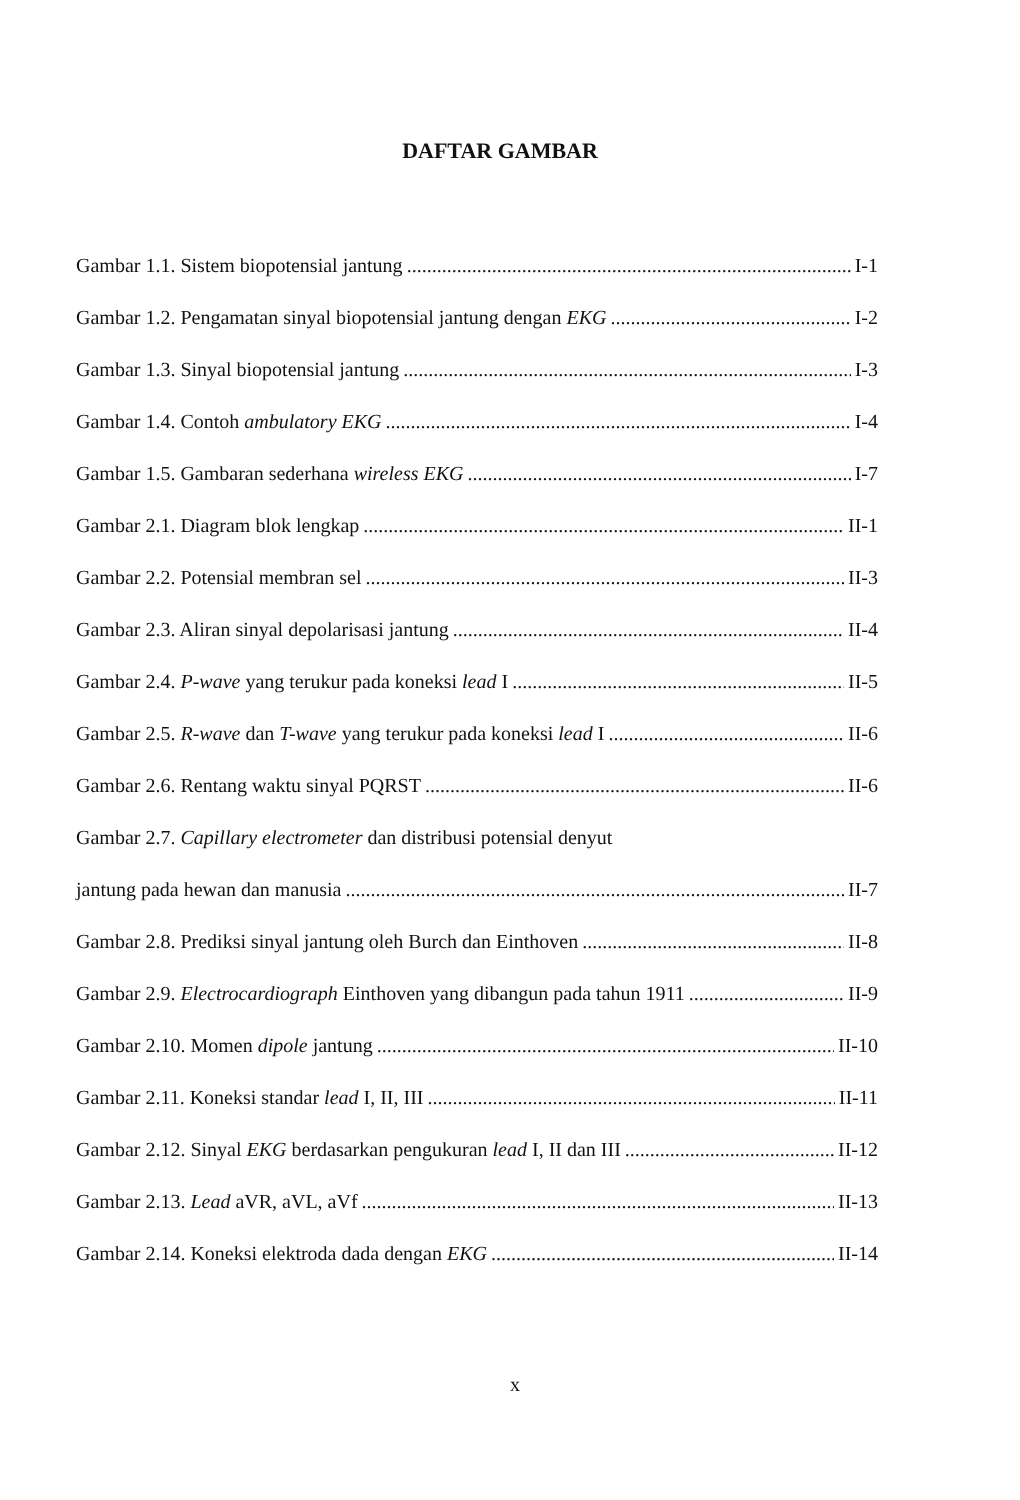DAFTAR GAMBAR
Gambar 1.1. Sistem biopotensial jantung I-1
Gambar 1.2. Pengamatan sinyal biopotensial jantung dengan EKG I-2
Gambar 1.3. Sinyal biopotensial jantung I-3
Gambar 1.4. Contoh ambulatory EKG I-4
Gambar 1.5. Gambaran sederhana wireless EKG I-7
Gambar 2.1. Diagram blok lengkap II-1
Gambar 2.2. Potensial membran sel II-3
Gambar 2.3. Aliran sinyal depolarisasi jantung II-4
Gambar 2.4. P-wave yang terukur pada koneksi lead I II-5
Gambar 2.5. R-wave dan T-wave yang terukur pada koneksi lead I II-6
Gambar 2.6. Rentang waktu sinyal PQRST II-6
Gambar 2.7. Capillary electrometer dan distribusi potensial denyut
jantung pada hewan dan manusia II-7
Gambar 2.8. Prediksi sinyal jantung oleh Burch dan Einthoven II-8
Gambar 2.9. Electrocardiograph Einthoven yang dibangun pada tahun 1911 II-9
Gambar 2.10. Momen dipole jantung II-10
Gambar 2.11. Koneksi standar lead I, II, III II-11
Gambar 2.12. Sinyal EKG berdasarkan pengukuran lead I, II dan III II-12
Gambar 2.13. Lead aVR, aVL, aVf II-13
Gambar 2.14. Koneksi elektroda dada dengan EKG II-14
x